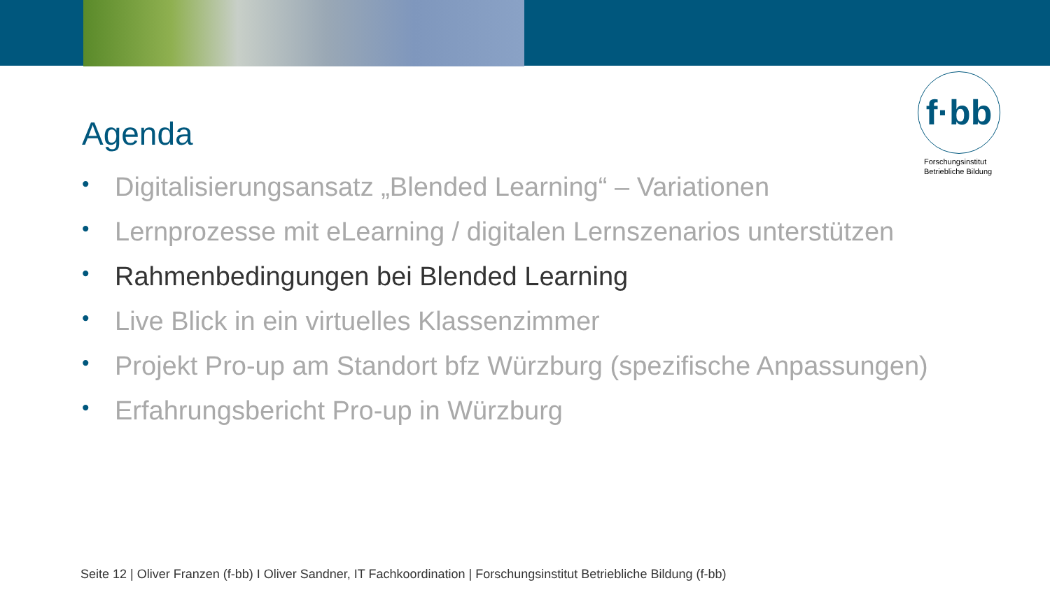f·bb
Forschungsinstitut
Betriebliche Bildung
Agenda
• Digitalisierungsansatz „Blended Learning“ – Variationen
• Lernprozesse mit eLearning / digitalen Lernszenarios unterstützen
• Rahmenbedingungen bei Blended Learning
• Live Blick in ein virtuelles Klassenzimmer
• Projekt Pro-up am Standort bfz Würzburg (spezifische Anpassungen)
• Erfahrungsbericht Pro-up in Würzburg
Seite 12 | Oliver Franzen (f-bb) I Oliver Sandner, IT Fachkoordination | Forschungsinstitut Betriebliche Bildung (f-bb)